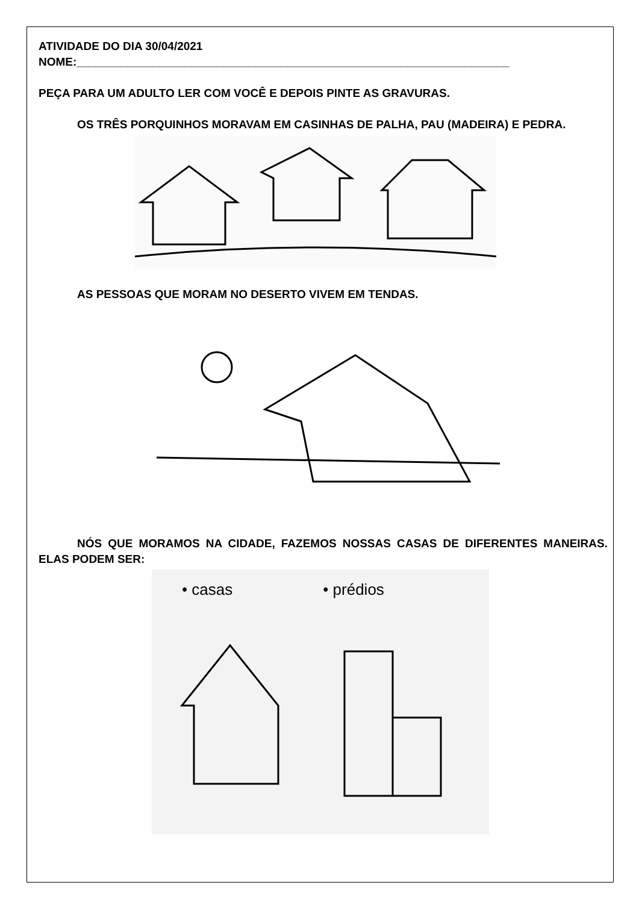ATIVIDADE DO DIA 30/04/2021
NOME:____________________________________________________________________
PEÇA PARA UM ADULTO LER COM VOCÊ E DEPOIS PINTE AS GRAVURAS.
OS TRÊS PORQUINHOS MORAVAM EM CASINHAS DE PALHA, PAU (MADEIRA) E PEDRA.
AS PESSOAS QUE MORAM NO DESERTO VIVEM EM TENDAS.
NÓS QUE MORAMOS NA CIDADE, FAZEMOS NOSSAS CASAS DE DIFERENTES MANEIRAS. ELAS PODEM SER:
• casas • prédios